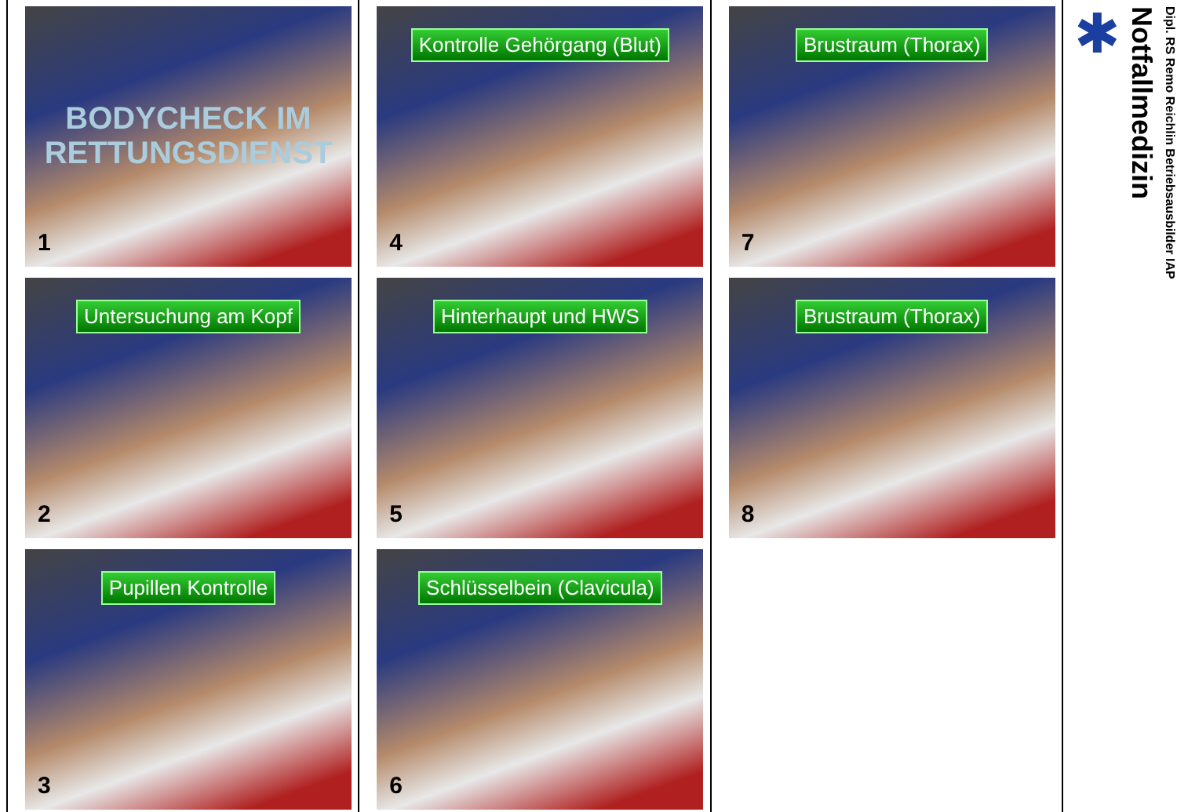BODYCHECK IM
RETTUNGSDIENST
1
Untersuchung am Kopf
2
Pupillen Kontrolle
3
Kontrolle Gehörgang (Blut)
4
Hinterhaupt und HWS
5
Schlüsselbein (Clavicula)
6
Brustraum (Thorax)
7
Brustraum (Thorax)
8
✱
Notfallmedizin
Dipl. RS Remo Reichlin Betriebsausbilder IAP